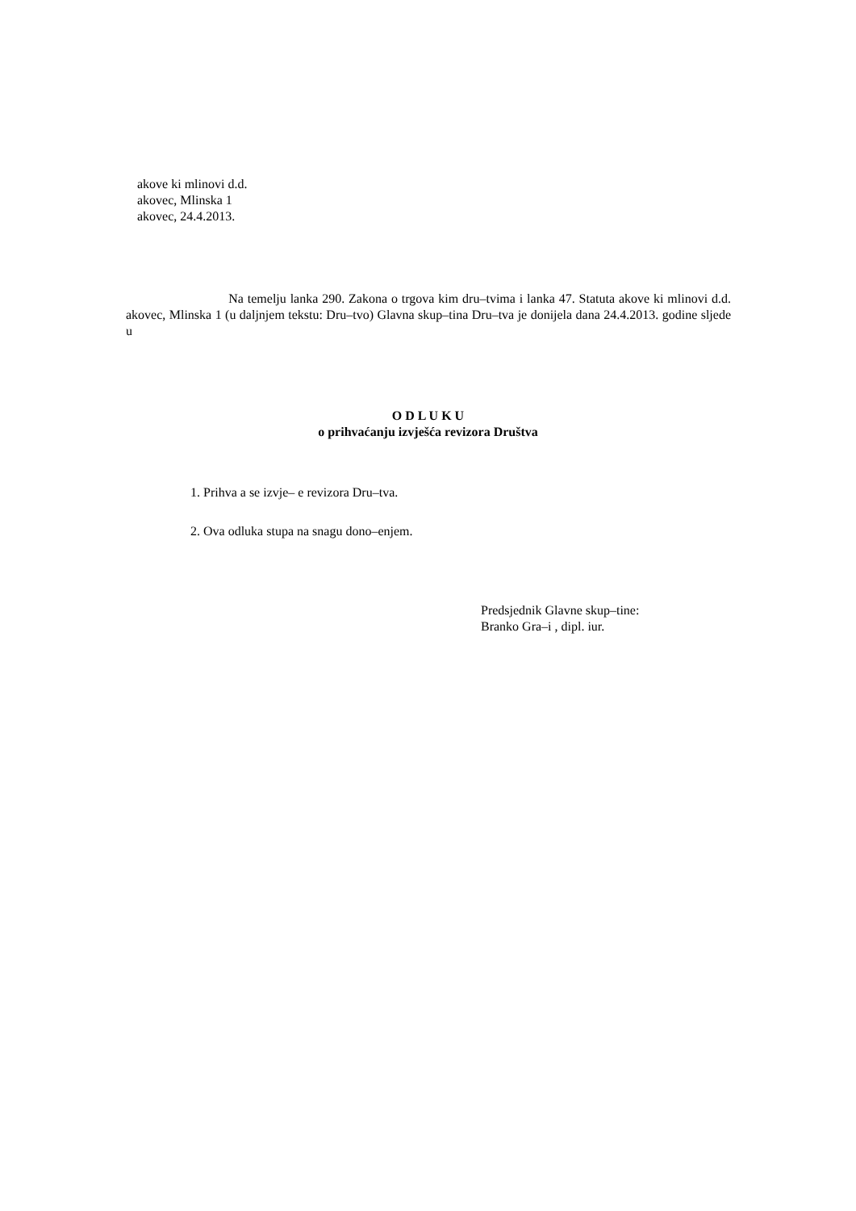akove ki mlinovi d.d.
akovec, Mlinska 1
akovec, 24.4.2013.
Na temelju lanka 290. Zakona o trgova kim dru–tvima i lanka 47. Statuta akove ki mlinovi d.d. akovec, Mlinska 1 (u daljnjem tekstu: Dru–tvo) Glavna skup–tina Dru–tva je donijela dana 24.4.2013. godine sljede u
O D L U K U
o prihvaćanju izvješća revizora Društva
1. Prihva a se izvje– e revizora Dru–tva.
2. Ova odluka stupa na snagu dono–enjem.
Predsjednik Glavne skup–tine:
Branko Gra–i , dipl. iur.